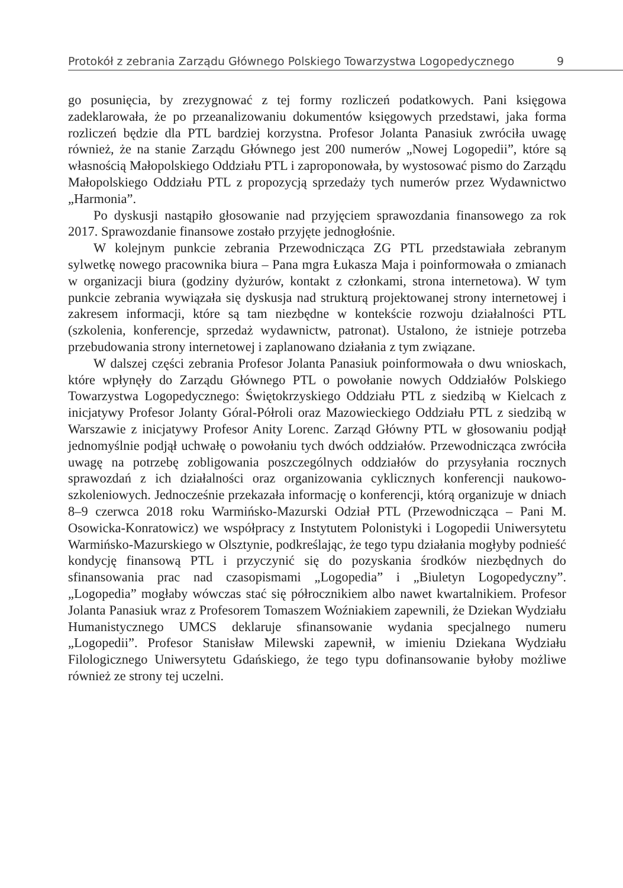Protokół z zebrania Zarządu Głównego Polskiego Towarzystwa Logopedycznego 9
go posunięcia, by zrezygnować z tej formy rozliczeń podatkowych. Pani księgowa zadeklarowała, że po przeanalizowaniu dokumentów księgowych przedstawi, jaka forma rozliczeń będzie dla PTL bardziej korzystna. Profesor Jolanta Panasiuk zwróciła uwagę również, że na stanie Zarządu Głównego jest 200 numerów „Nowej Logopedii”, które są własnością Małopolskiego Oddziału PTL i zaproponowała, by wystosować pismo do Zarządu Małopolskiego Oddziału PTL z propozycją sprzedaży tych numerów przez Wydawnictwo „Harmonia”.
Po dyskusji nastąpiło głosowanie nad przyjęciem sprawozdania finansowego za rok 2017. Sprawozdanie finansowe zostało przyjęte jednogłośnie.
W kolejnym punkcie zebrania Przewodnicząca ZG PTL przedstawiała zebranym sylwetkę nowego pracownika biura – Pana mgra Łukasza Maja i poinformowała o zmianach w organizacji biura (godziny dyżurów, kontakt z członkami, strona internetowa). W tym punkcie zebrania wywiązała się dyskusja nad strukturą projektowanej strony internetowej i zakresem informacji, które są tam niezbędne w kontekście rozwoju działalności PTL (szkolenia, konferencje, sprzedaż wydawnictw, patronat). Ustalono, że istnieje potrzeba przebudowania strony internetowej i zaplanowano działania z tym związane.
W dalszej części zebrania Profesor Jolanta Panasiuk poinformowała o dwu wnioskach, które wpłynęły do Zarządu Głównego PTL o powołanie nowych Oddziałów Polskiego Towarzystwa Logopedycznego: Świętokrzyskiego Oddziału PTL z siedzibą w Kielcach z inicjatywy Profesor Jolanty Góral-Półroli oraz Mazowieckiego Oddziału PTL z siedzibą w Warszawie z inicjatywy Profesor Anity Lorenc. Zarząd Główny PTL w głosowaniu podjął jednomyślnie podjął uchwałę o powołaniu tych dwóch oddziałów. Przewodnicząca zwróciła uwagę na potrzebę zobligowania poszczególnych oddziałów do przysyłania rocznych sprawozdań z ich działalności oraz organizowania cyklicznych konferencji naukowo-szkoleniowych. Jednocześnie przekazała informację o konferencji, którą organizuje w dniach 8–9 czerwca 2018 roku Warmińsko-Mazurski Odział PTL (Przewodnicząca – Pani M. Osowicka-Konratowicz) we współpracy z Instytutem Polonistyki i Logopedii Uniwersytetu Warmińsko-Mazurskiego w Olsztynie, podkreślając, że tego typu działania mogłyby podnieść kondycję finansową PTL i przyczynić się do pozyskania środków niezbędnych do sfinansowania prac nad czasopismami „Logopedia” i „Biuletyn Logopedyczny”. „Logopedia” mogłaby wówczas stać się półrocznikiem albo nawet kwartalnikiem. Profesor Jolanta Panasiuk wraz z Profesorem Tomaszem Woźniakiem zapewnili, że Dziekan Wydziału Humanistycznego UMCS deklaruje sfinansowanie wydania specjalnego numeru „Logopedii”. Profesor Stanisław Milewski zapewnił, w imieniu Dziekana Wydziału Filologicznego Uniwersytetu Gdańskiego, że tego typu dofinansowanie byłoby możliwe również ze strony tej uczelni.